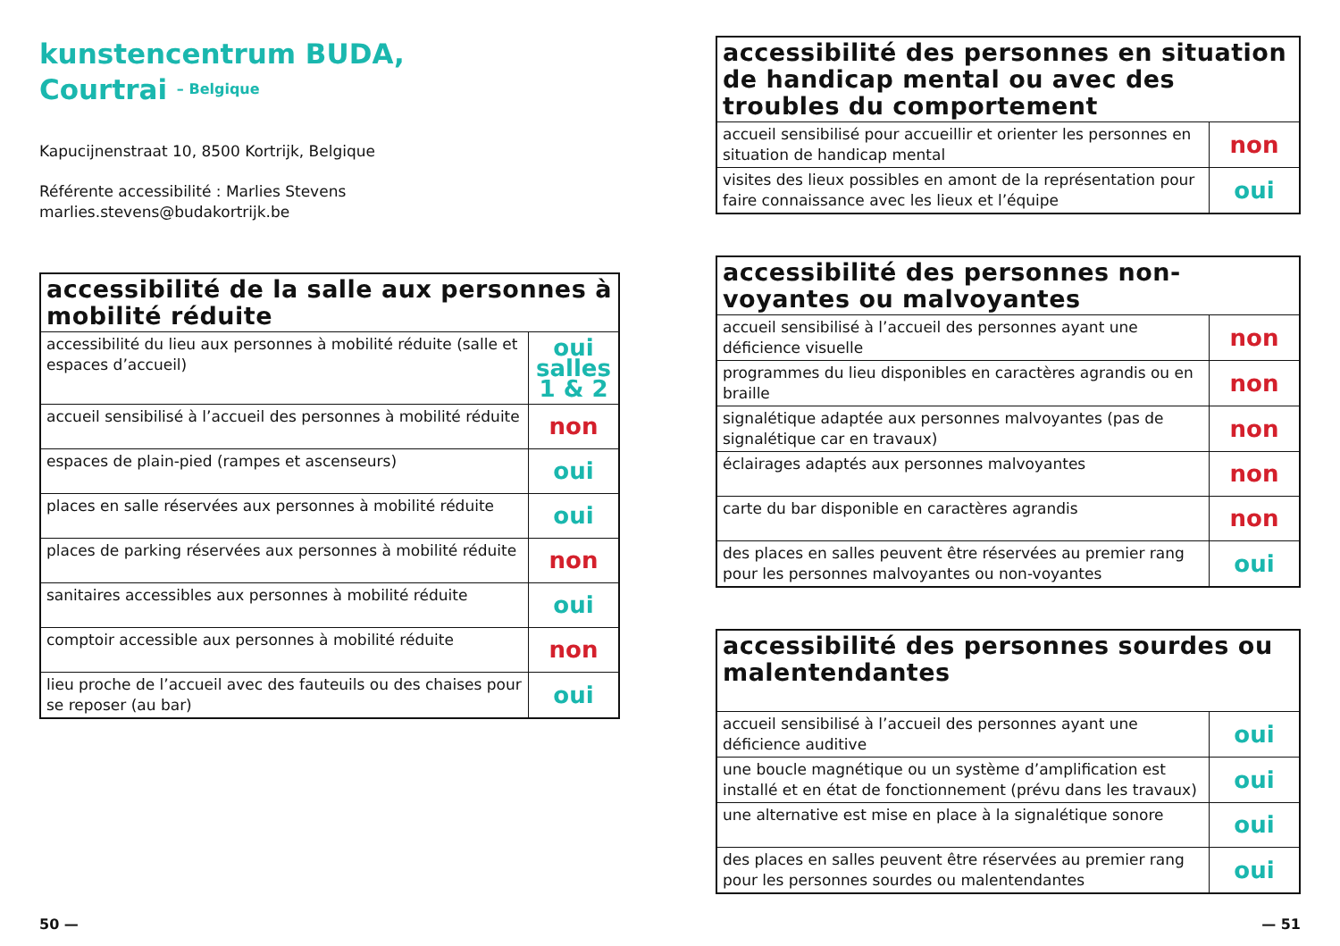kunstencentrum BUDA,
Courtrai – Belgique
Kapucijnenstraat 10, 8500 Kortrijk, Belgique
Référente accessibilité : Marlies Stevens
marlies.stevens@budakortrijk.be
| accessibilité de la salle aux personnes à mobilité réduite | |
| --- | --- |
| accessibilité du lieu aux personnes à mobilité réduite (salle et espaces d’accueil) | oui salles 1 & 2 |
| accueil sensibilisé à l’accueil des personnes à mobilité réduite | non |
| espaces de plain-pied (rampes et ascenseurs) | oui |
| places en salle réservées aux personnes à mobilité réduite | oui |
| places de parking réservées aux personnes à mobilité réduite | non |
| sanitaires accessibles aux personnes à mobilité réduite | oui |
| comptoir accessible aux personnes à mobilité réduite | non |
| lieu proche de l’accueil avec des fauteuils ou des chaises pour se reposer (au bar) | oui |
| accessibilité des personnes en situation de handicap mental ou avec des troubles du comportement | |
| --- | --- |
| accueil sensibilisé pour accueillir et orienter les personnes en situation de handicap mental | non |
| visites des lieux possibles en amont de la représentation pour faire connaissance avec les lieux et l’équipe | oui |
| accessibilité des personnes non-voyantes ou malvoyantes | |
| --- | --- |
| accueil sensibilisé à l’accueil des personnes ayant une déficience visuelle | non |
| programmes du lieu disponibles en caractères agrandis ou en braille | non |
| signalétique adaptée aux personnes malvoyantes (pas de signalétique car en travaux) | non |
| éclairages adaptés aux personnes malvoyantes | non |
| carte du bar disponible en caractères agrandis | non |
| des places en salles peuvent être réservées au premier rang pour les personnes malvoyantes ou non-voyantes | oui |
| accessibilité des personnes sourdes ou malentendantes | |
| --- | --- |
| accueil sensibilisé à l’accueil des personnes ayant une déficience auditive | oui |
| une boucle magnétique ou un système d’amplification est installé et en état de fonctionnement (prévu dans les travaux) | oui |
| une alternative est mise en place à la signalétique sonore | oui |
| des places en salles peuvent être réservées au premier rang pour les personnes sourdes ou malentendantes | oui |
50 — — 51